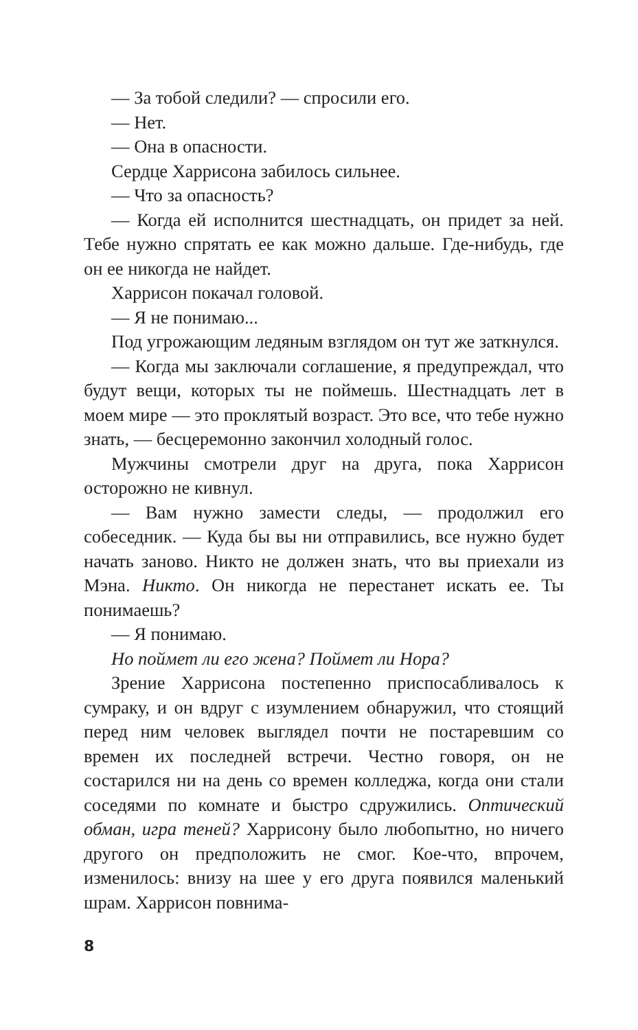— За тобой следили? — спросили его.
— Нет.
— Она в опасности.
Сердце Харрисона забилось сильнее.
— Что за опасность?
— Когда ей исполнится шестнадцать, он придет за ней. Тебе нужно спрятать ее как можно дальше. Где-нибудь, где он ее никогда не найдет.
Харрисон покачал головой.
— Я не понимаю...
Под угрожающим ледяным взглядом он тут же заткнулся.
— Когда мы заключали соглашение, я предупреждал, что будут вещи, которых ты не поймешь. Шестнадцать лет в моем мире — это проклятый возраст. Это все, что тебе нужно знать, — бесцеремонно закончил холодный голос.
Мужчины смотрели друг на друга, пока Харрисон осторожно не кивнул.
— Вам нужно замести следы, — продолжил его собеседник. — Куда бы вы ни отправились, все нужно будет начать заново. Никто не должен знать, что вы приехали из Мэна. Никто. Он никогда не перестанет искать ее. Ты понимаешь?
— Я понимаю.
Но поймет ли его жена? Поймет ли Нора?
Зрение Харрисона постепенно приспосабливалось к сумраку, и он вдруг с изумлением обнаружил, что стоящий перед ним человек выглядел почти не постаревшим со времен их последней встречи. Честно говоря, он не состарился ни на день со времен колледжа, когда они стали соседями по комнате и быстро сдружились. Оптический обман, игра теней? Харрисону было любопытно, но ничего другого он предположить не смог. Кое-что, впрочем, изменилось: внизу на шее у его друга появился маленький шрам. Харрисон повнима-
8